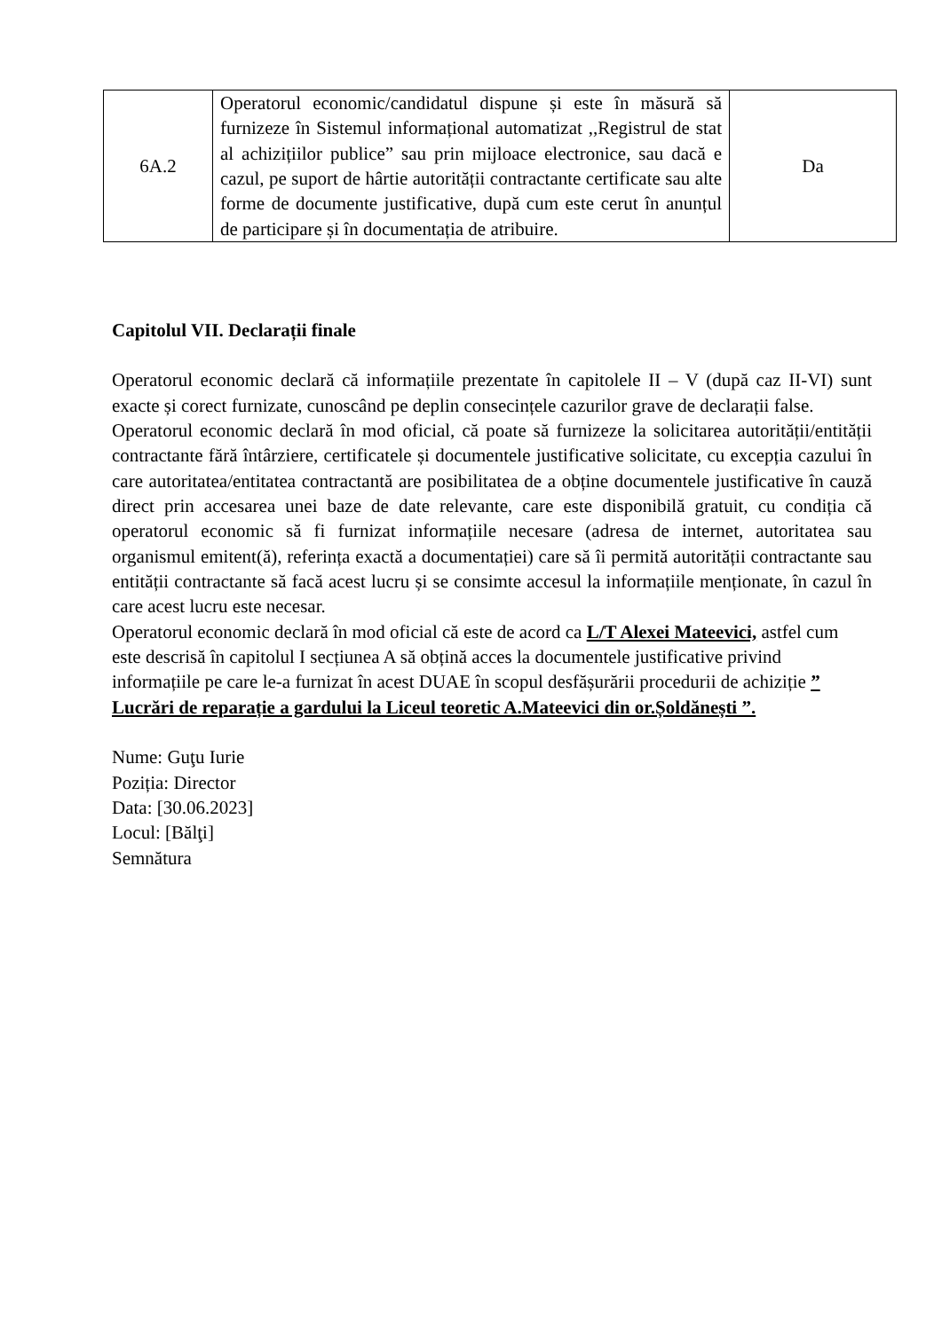| 6A.2 | Operatorul economic/candidatul dispune și este în măsură să furnizeze în Sistemul informațional automatizat ,,Registrul de stat al achizițiilor publice” sau prin mijloace electronice, sau dacă e cazul, pe suport de hârtie autorității contractante certificate sau alte forme de documente justificative, după cum este cerut în anunțul de participare și în documentația de atribuire. | Da |
Capitolul VII. Declarații finale
Operatorul economic declară că informațiile prezentate în capitolele II – V (după caz II-VI) sunt exacte și corect furnizate, cunoscând pe deplin consecințele cazurilor grave de declarații false.
Operatorul economic declară în mod oficial, că poate să furnizeze la solicitarea autorității/entității contractante fără întârziere, certificatele și documentele justificative solicitate, cu excepția cazului în care autoritatea/entitatea contractantă are posibilitatea de a obține documentele justificative în cauză direct prin accesarea unei baze de date relevante, care este disponibilă gratuit, cu condiția că operatorul economic să fi furnizat informațiile necesare (adresa de internet, autoritatea sau organismul emitent(ă), referința exactă a documentației) care să îi permită autorității contractante sau entității contractante să facă acest lucru și se consimte accesul la informațiile menționate, în cazul în care acest lucru este necesar.
Operatorul economic declară în mod oficial că este de acord ca L/T Alexei Mateevici, astfel cum este descrisă în capitolul I secțiunea A să obțină acces la documentele justificative privind informațiile pe care le-a furnizat în acest DUAE în scopul desfășurării procedurii de achiziție ” Lucrări de reparație a gardului la Liceul teoretic A.Mateevici din or.Șoldănești ”.
Nume: Guţu Iurie
Poziția: Director
Data: [30.06.2023]
Locul: [Bălţi]
Semnătura